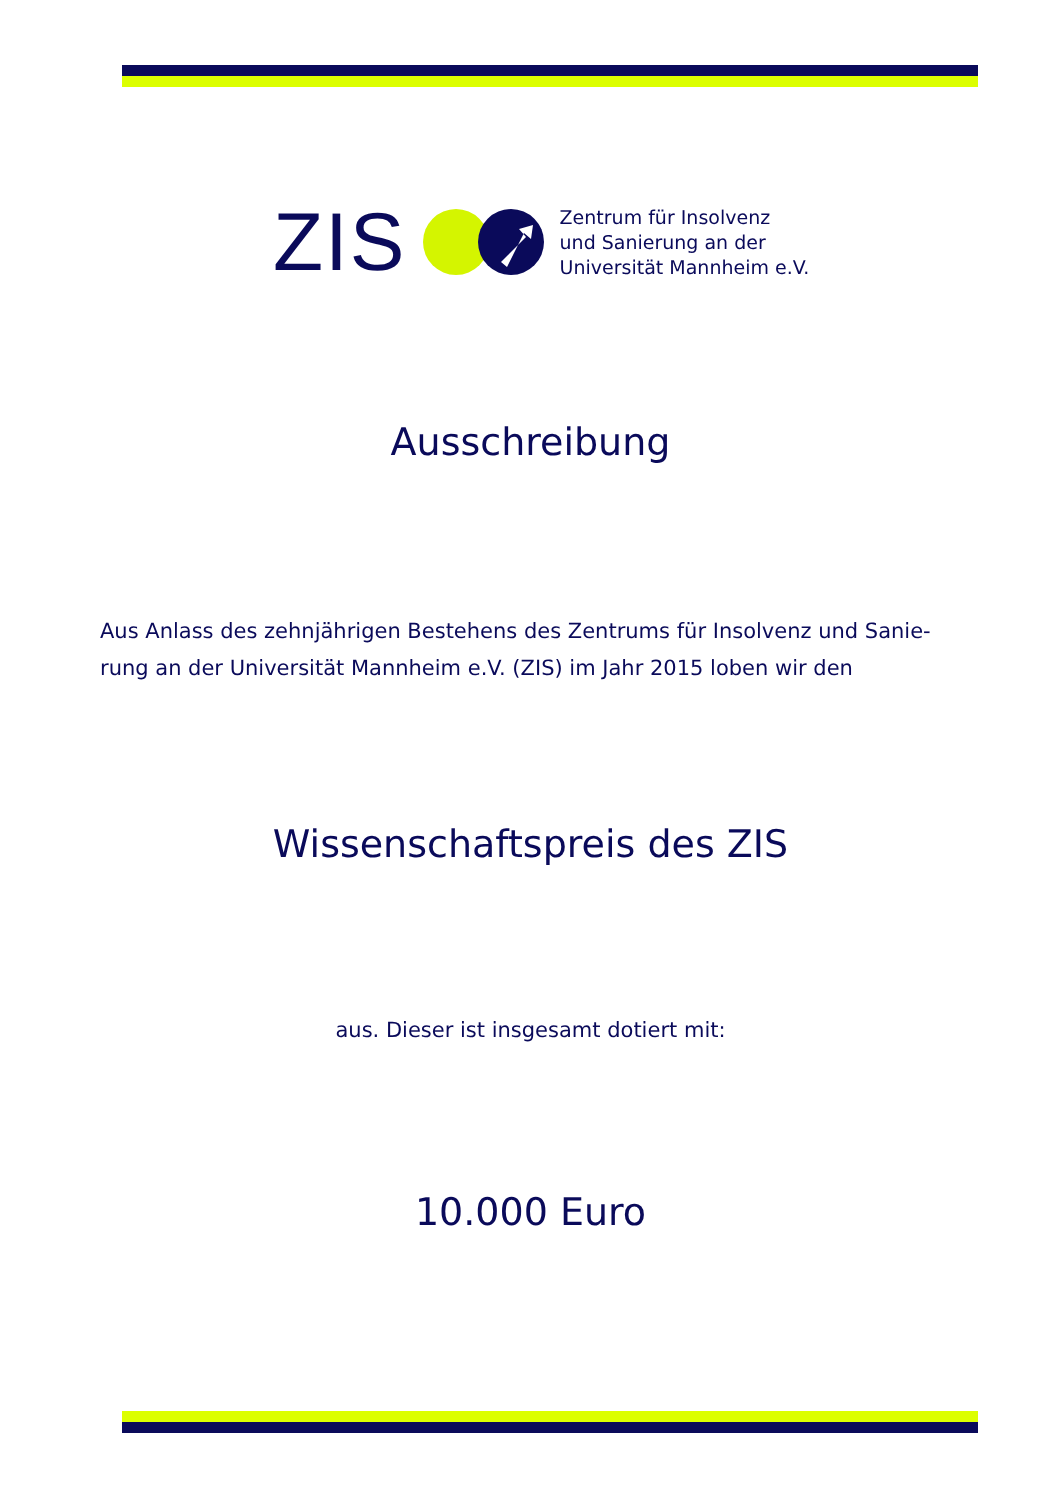ZIS
Zentrum für Insolvenz
und Sanierung an der
Universität Mannheim e.V.
Ausschreibung
Aus Anlass des zehnjährigen Bestehens des Zentrums für Insolvenz und Sanie-rung an der Universität Mannheim e.V. (ZIS) im Jahr 2015 loben wir den
Wissenschaftspreis des ZIS
aus. Dieser ist insgesamt dotiert mit:
10.000 Euro